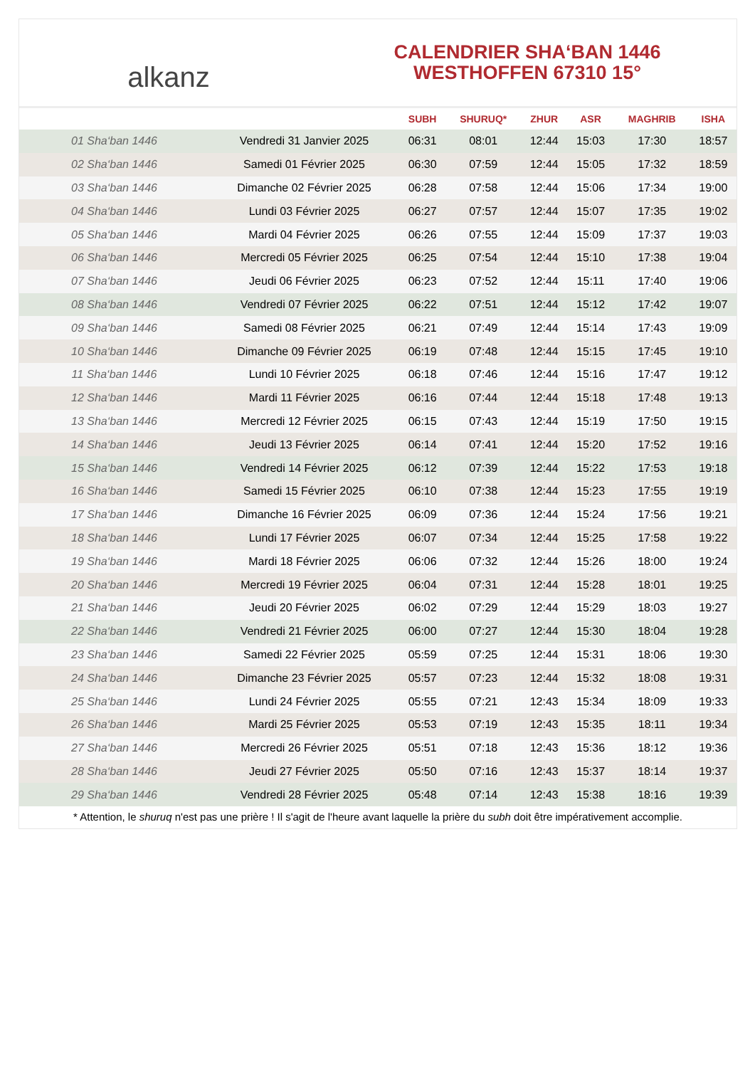alkanz
CALENDRIER SHA‘BAN 1446
WESTHOFFEN 67310 15°
| | | SUBH | SHURUQ* | ZHUR | ASR | MAGHRIB | ISHA |
| --- | --- | --- | --- | --- | --- | --- | --- |
| 01 Sha‘ban 1446 | Vendredi 31 Janvier 2025 | 06:31 | 08:01 | 12:44 | 15:03 | 17:30 | 18:57 |
| 02 Sha‘ban 1446 | Samedi 01 Février 2025 | 06:30 | 07:59 | 12:44 | 15:05 | 17:32 | 18:59 |
| 03 Sha‘ban 1446 | Dimanche 02 Février 2025 | 06:28 | 07:58 | 12:44 | 15:06 | 17:34 | 19:00 |
| 04 Sha‘ban 1446 | Lundi 03 Février 2025 | 06:27 | 07:57 | 12:44 | 15:07 | 17:35 | 19:02 |
| 05 Sha‘ban 1446 | Mardi 04 Février 2025 | 06:26 | 07:55 | 12:44 | 15:09 | 17:37 | 19:03 |
| 06 Sha‘ban 1446 | Mercredi 05 Février 2025 | 06:25 | 07:54 | 12:44 | 15:10 | 17:38 | 19:04 |
| 07 Sha‘ban 1446 | Jeudi 06 Février 2025 | 06:23 | 07:52 | 12:44 | 15:11 | 17:40 | 19:06 |
| 08 Sha‘ban 1446 | Vendredi 07 Février 2025 | 06:22 | 07:51 | 12:44 | 15:12 | 17:42 | 19:07 |
| 09 Sha‘ban 1446 | Samedi 08 Février 2025 | 06:21 | 07:49 | 12:44 | 15:14 | 17:43 | 19:09 |
| 10 Sha‘ban 1446 | Dimanche 09 Février 2025 | 06:19 | 07:48 | 12:44 | 15:15 | 17:45 | 19:10 |
| 11 Sha‘ban 1446 | Lundi 10 Février 2025 | 06:18 | 07:46 | 12:44 | 15:16 | 17:47 | 19:12 |
| 12 Sha‘ban 1446 | Mardi 11 Février 2025 | 06:16 | 07:44 | 12:44 | 15:18 | 17:48 | 19:13 |
| 13 Sha‘ban 1446 | Mercredi 12 Février 2025 | 06:15 | 07:43 | 12:44 | 15:19 | 17:50 | 19:15 |
| 14 Sha‘ban 1446 | Jeudi 13 Février 2025 | 06:14 | 07:41 | 12:44 | 15:20 | 17:52 | 19:16 |
| 15 Sha‘ban 1446 | Vendredi 14 Février 2025 | 06:12 | 07:39 | 12:44 | 15:22 | 17:53 | 19:18 |
| 16 Sha‘ban 1446 | Samedi 15 Février 2025 | 06:10 | 07:38 | 12:44 | 15:23 | 17:55 | 19:19 |
| 17 Sha‘ban 1446 | Dimanche 16 Février 2025 | 06:09 | 07:36 | 12:44 | 15:24 | 17:56 | 19:21 |
| 18 Sha‘ban 1446 | Lundi 17 Février 2025 | 06:07 | 07:34 | 12:44 | 15:25 | 17:58 | 19:22 |
| 19 Sha‘ban 1446 | Mardi 18 Février 2025 | 06:06 | 07:32 | 12:44 | 15:26 | 18:00 | 19:24 |
| 20 Sha‘ban 1446 | Mercredi 19 Février 2025 | 06:04 | 07:31 | 12:44 | 15:28 | 18:01 | 19:25 |
| 21 Sha‘ban 1446 | Jeudi 20 Février 2025 | 06:02 | 07:29 | 12:44 | 15:29 | 18:03 | 19:27 |
| 22 Sha‘ban 1446 | Vendredi 21 Février 2025 | 06:00 | 07:27 | 12:44 | 15:30 | 18:04 | 19:28 |
| 23 Sha‘ban 1446 | Samedi 22 Février 2025 | 05:59 | 07:25 | 12:44 | 15:31 | 18:06 | 19:30 |
| 24 Sha‘ban 1446 | Dimanche 23 Février 2025 | 05:57 | 07:23 | 12:44 | 15:32 | 18:08 | 19:31 |
| 25 Sha‘ban 1446 | Lundi 24 Février 2025 | 05:55 | 07:21 | 12:43 | 15:34 | 18:09 | 19:33 |
| 26 Sha‘ban 1446 | Mardi 25 Février 2025 | 05:53 | 07:19 | 12:43 | 15:35 | 18:11 | 19:34 |
| 27 Sha‘ban 1446 | Mercredi 26 Février 2025 | 05:51 | 07:18 | 12:43 | 15:36 | 18:12 | 19:36 |
| 28 Sha‘ban 1446 | Jeudi 27 Février 2025 | 05:50 | 07:16 | 12:43 | 15:37 | 18:14 | 19:37 |
| 29 Sha‘ban 1446 | Vendredi 28 Février 2025 | 05:48 | 07:14 | 12:43 | 15:38 | 18:16 | 19:39 |
* Attention, le shuruq n'est pas une prière ! Il s'agit de l'heure avant laquelle la prière du subh doit être impérativement accomplie.